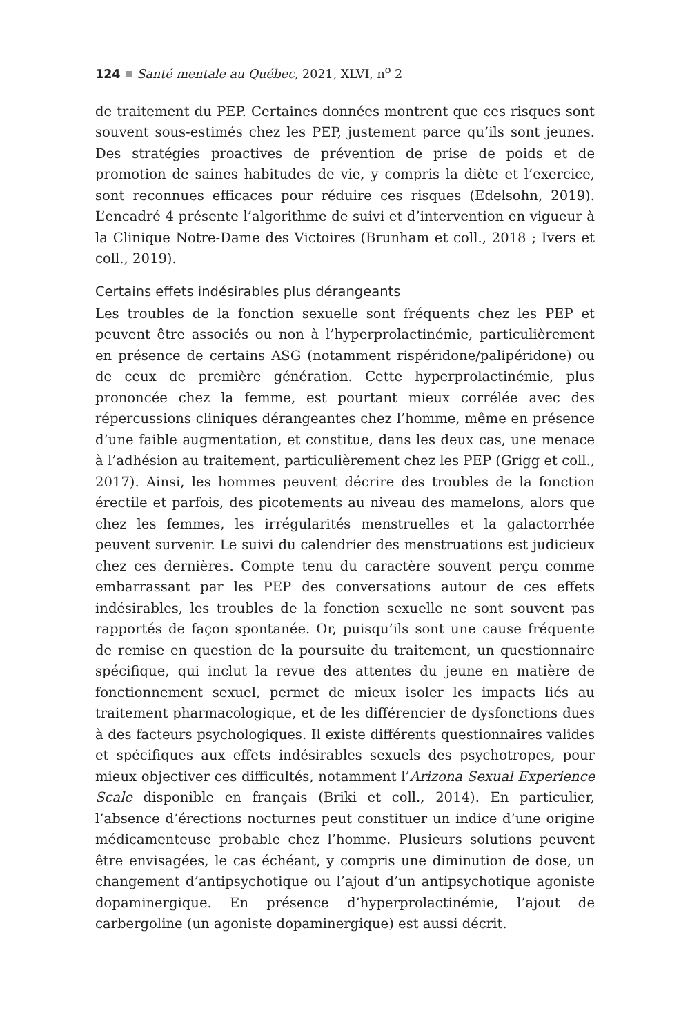124 Santé mentale au Québec, 2021, XLVI, n<sup>o</sup> 2
de traitement du PEP. Certaines données montrent que ces risques sont souvent sous-estimés chez les PEP, justement parce qu’ils sont jeunes. Des stratégies proactives de prévention de prise de poids et de promotion de saines habitudes de vie, y compris la diète et l’exercice, sont reconnues efficaces pour réduire ces risques (Edelsohn, 2019). L’encadré 4 présente l’algorithme de suivi et d’intervention en vigueur à la Clinique Notre-Dame des Victoires (Brunham et coll., 2018 ; Ivers et coll., 2019).
Certains effets indésirables plus dérangeants
Les troubles de la fonction sexuelle sont fréquents chez les PEP et peuvent être associés ou non à l’hyperprolactinémie, particulièrement en présence de certains ASG (notamment rispéridone/palipéridone) ou de ceux de première génération. Cette hyperprolactinémie, plus prononcée chez la femme, est pourtant mieux corrélée avec des répercussions cliniques dérangeantes chez l’homme, même en présence d’une faible augmentation, et constitue, dans les deux cas, une menace à l’adhésion au traitement, particulièrement chez les PEP (Grigg et coll., 2017). Ainsi, les hommes peuvent décrire des troubles de la fonction érectile et parfois, des picotements au niveau des mamelons, alors que chez les femmes, les irrégularités menstruelles et la galactorrhée peuvent survenir. Le suivi du calendrier des menstruations est judicieux chez ces dernières. Compte tenu du caractère souvent perçu comme embarrassant par les PEP des conversations autour de ces effets indésirables, les troubles de la fonction sexuelle ne sont souvent pas rapportés de façon spontanée. Or, puisqu’ils sont une cause fréquente de remise en question de la poursuite du traitement, un questionnaire spécifique, qui inclut la revue des attentes du jeune en matière de fonctionnement sexuel, permet de mieux isoler les impacts liés au traitement pharmacologique, et de les différencier de dysfonctions dues à des facteurs psychologiques. Il existe différents questionnaires valides et spécifiques aux effets indésirables sexuels des psychotropes, pour mieux objectiver ces difficultés, notamment l’Arizona Sexual Experience Scale disponible en français (Briki et coll., 2014). En particulier, l’absence d’érections nocturnes peut constituer un indice d’une origine médicamenteuse probable chez l’homme. Plusieurs solutions peuvent être envisagées, le cas échéant, y compris une diminution de dose, un changement d’antipsychotique ou l’ajout d’un antipsychotique agoniste dopaminergique. En présence d’hyperprolactinémie, l’ajout de carbergoline (un agoniste dopaminergique) est aussi décrit.